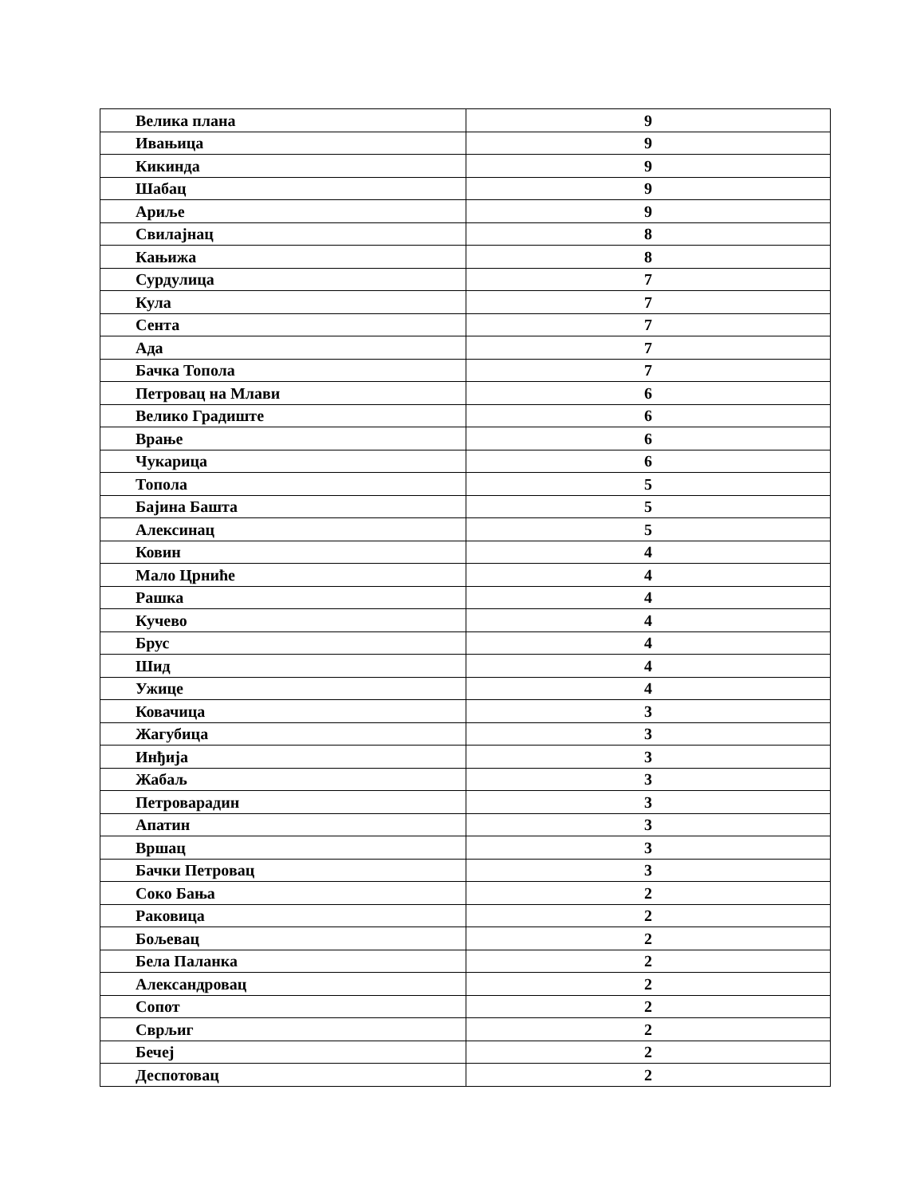| Велика плана | 9 |
| Ивањица | 9 |
| Кикинда | 9 |
| Шабац | 9 |
| Ариље | 9 |
| Свилајнац | 8 |
| Кањижа | 8 |
| Сурдулица | 7 |
| Кула | 7 |
| Сента | 7 |
| Ада | 7 |
| Бачка Топола | 7 |
| Петровац на Млави | 6 |
| Велико Градиште | 6 |
| Врање | 6 |
| Чукарица | 6 |
| Топола | 5 |
| Бајина Башта | 5 |
| Алексинац | 5 |
| Ковин | 4 |
| Мало Црниће | 4 |
| Рашка | 4 |
| Кучево | 4 |
| Брус | 4 |
| Шид | 4 |
| Ужице | 4 |
| Ковачица | 3 |
| Жагубица | 3 |
| Инђија | 3 |
| Жабаљ | 3 |
| Петроварадин | 3 |
| Апатин | 3 |
| Вршац | 3 |
| Бачки Петровац | 3 |
| Соко Бања | 2 |
| Раковица | 2 |
| Бољевац | 2 |
| Бела Паланка | 2 |
| Александровац | 2 |
| Сопот | 2 |
| Сврљиг | 2 |
| Бечеј | 2 |
| Деспотовац | 2 |